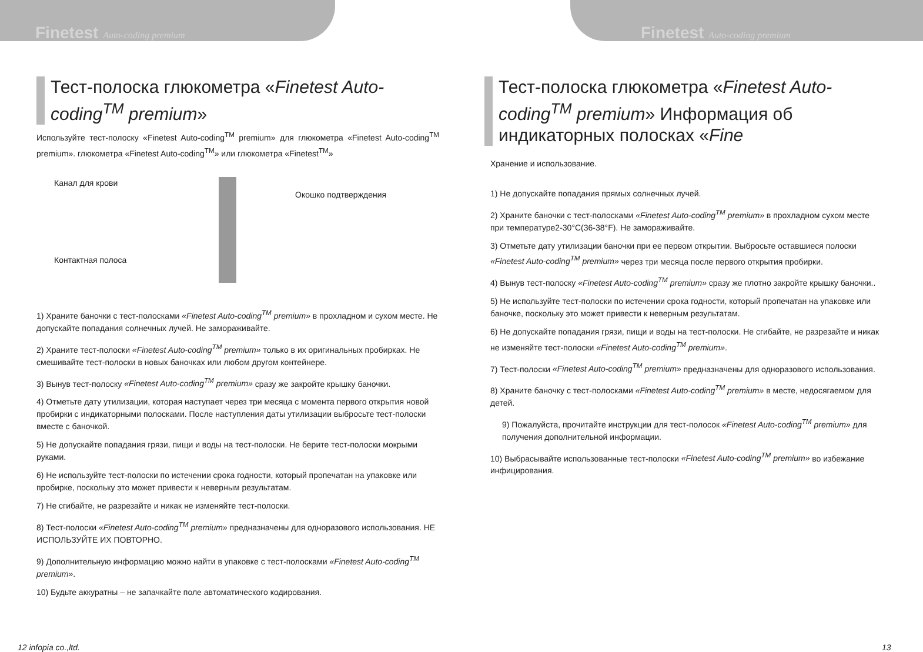Finetest Auto-coding premium Finetest Auto-coding premium
Тест-полоска глюкометра «Finetest Auto-coding<sup>TM</sup> premium»
Используйте тест-полоску «Finetest Auto-coding<sup>TM</sup> premium» для глюкометра «Finetest Auto-coding<sup>TM</sup> premium». глюкометра «Finetest Auto-coding<sup>TM</sup>» или глюкометра «Finetest<sup>TM</sup>»
Канал для крови
Контактная полоса
Окошко подтверждения
1) Храните баночки с тест-полосками «Finetest Auto-coding<sup>TM</sup> premium» в прохладном и сухом месте. Не допускайте попадания солнечных лучей. Не замораживайте.
2) Храните тест-полоски «Finetest Auto-coding<sup>TM</sup> premium» только в их оригинальных пробирках. Не смешивайте тест-полоски в новых баночках или любом другом контейнере.
3) Вынув тест-полоску «Finetest Auto-coding<sup>TM</sup> premium» сразу же закройте крышку баночки.
4) Отметьте дату утилизации, которая наступает через три месяца с момента первого открытия новой пробирки с индикаторными полосками. После наступления даты утилизации выбросьте тест-полоски вместе с баночкой.
5) Не допускайте попадания грязи, пищи и воды на тест-полоски. Не берите тест-полоски мокрыми руками.
6) Не используйте тест-полоски по истечении срока годности, который пропечатан на упаковке или пробирке, поскольку это может привести к неверным результатам.
7) Не сгибайте, не разрезайте и никак не изменяйте тест-полоски.
8) Тест-полоски «Finetest Auto-coding<sup>TM</sup> premium» предназначены для одноразового использования. НЕ ИСПОЛЬЗУЙТЕ ИХ ПОВТОРНО.
9) Дополнительную информацию можно найти в упаковке с тест-полосками «Finetest Auto-coding<sup>TM</sup> premium».
10) Будьте аккуратны – не запачкайте поле автоматического кодирования.
Тест-полоска глюкометра «Finetest Auto-coding<sup>TM</sup> premium» Информация об индикаторных полосках «Fine
Хранение и использование.
1) Не допускайте попадания прямых солнечных лучей.
2) Храните баночки с тест-полосками «Finetest Auto-coding<sup>TM</sup> premium» в прохладном сухом месте при температуре2-30°C(36-38°F). Не замораживайте.
3) Отметьте дату утилизации баночки при ее первом открытии. Выбросьте оставшиеся полоски «Finetest Auto-coding<sup>TM</sup> premium» через три месяца после первого открытия пробирки.
4) Вынув тест-полоску «Finetest Auto-coding<sup>TM</sup> premium» сразу же плотно закройте крышку баночки..
5) Не используйте тест-полоски по истечении срока годности, который пропечатан на упаковке или баночке, поскольку это может привести к неверным результатам.
6) Не допускайте попадания грязи, пищи и воды на тест-полоски. Не сгибайте, не разрезайте и никак не изменяйте тест-полоски «Finetest Auto-coding<sup>TM</sup> premium».
7) Тест-полоски «Finetest Auto-coding<sup>TM</sup> premium» предназначены для одноразового использования.
8) Храните баночку с тест-полосками «Finetest Auto-coding<sup>TM</sup> premium» в месте, недосягаемом для детей.
9) Пожалуйста, прочитайте инструкции для тест-полосок «Finetest Auto-coding<sup>TM</sup> premium» для получения дополнительной информации.
10) Выбрасывайте использованные тест-полоски «Finetest Auto-coding<sup>TM</sup> premium» во избежание инфицирования.
12 infopia co.,ltd. 13